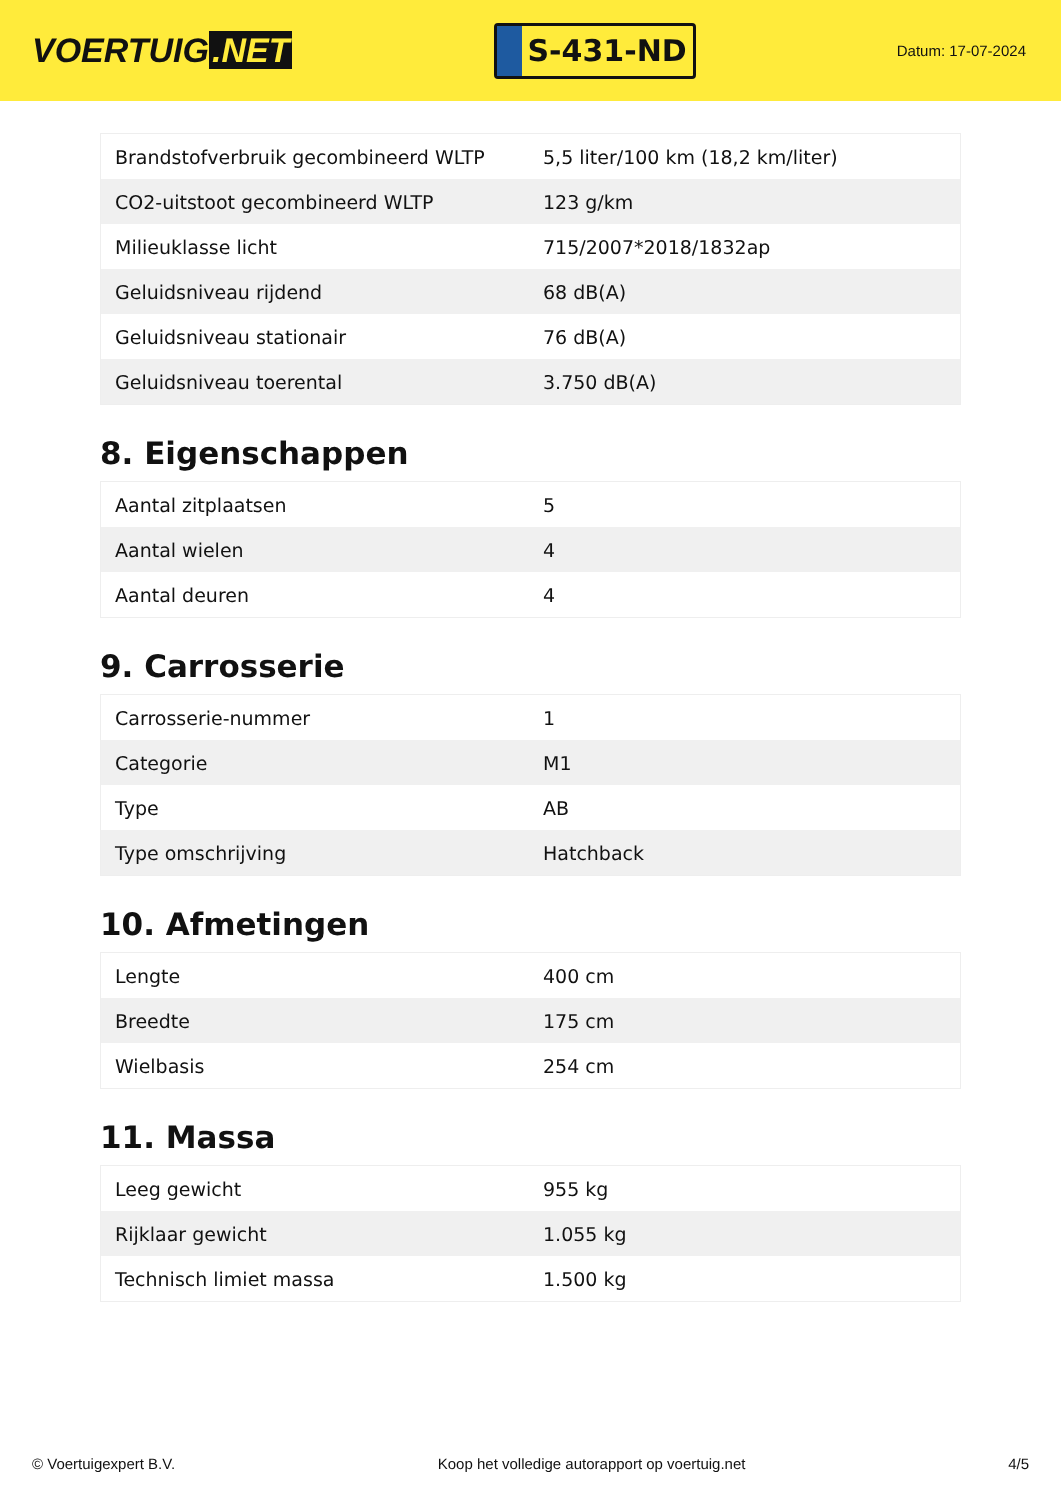VOERTUIG.NET
S-431-ND
Datum: 17-07-2024
| Brandstofverbruik gecombineerd WLTP | 5,5 liter/100 km (18,2 km/liter) |
| CO2-uitstoot gecombineerd WLTP | 123 g/km |
| Milieuklasse licht | 715/2007*2018/1832ap |
| Geluidsniveau rijdend | 68 dB(A) |
| Geluidsniveau stationair | 76 dB(A) |
| Geluidsniveau toerental | 3.750 dB(A) |
8. Eigenschappen
| Aantal zitplaatsen | 5 |
| Aantal wielen | 4 |
| Aantal deuren | 4 |
9. Carrosserie
| Carrosserie-nummer | 1 |
| Categorie | M1 |
| Type | AB |
| Type omschrijving | Hatchback |
10. Afmetingen
| Lengte | 400 cm |
| Breedte | 175 cm |
| Wielbasis | 254 cm |
11. Massa
| Leeg gewicht | 955 kg |
| Rijklaar gewicht | 1.055 kg |
| Technisch limiet massa | 1.500 kg |
© Voertuigexpert B.V. Koop het volledige autorapport op voertuig.net 4/5